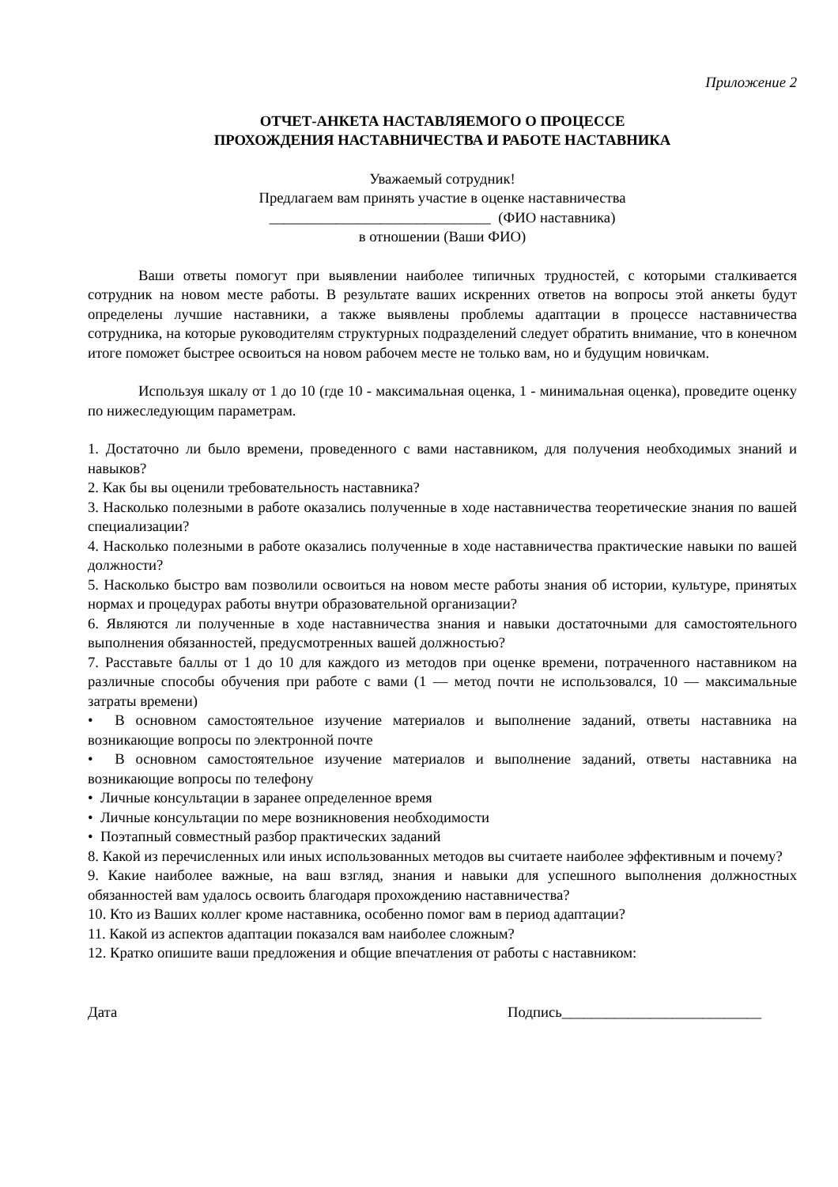Приложение 2
ОТЧЕТ-АНКЕТА НАСТАВЛЯЕМОГО О ПРОЦЕССЕ
ПРОХОЖДЕНИЯ НАСТАВНИЧЕСТВА И РАБОТЕ НАСТАВНИКА
Уважаемый сотрудник!
Предлагаем вам принять участие в оценке наставничества
______________________________ (ФИО наставника)
в отношении (Ваши ФИО)
Ваши ответы помогут при выявлении наиболее типичных трудностей, с которыми сталкивается сотрудник на новом месте работы. В результате ваших искренних ответов на вопросы этой анкеты будут определены лучшие наставники, а также выявлены проблемы адаптации в процессе наставничества сотрудника, на которые руководителям структурных подразделений следует обратить внимание, что в конечном итоге поможет быстрее освоиться на новом рабочем месте не только вам, но и будущим новичкам.
Используя шкалу от 1 до 10 (где 10 - максимальная оценка, 1 - минимальная оценка), проведите оценку по нижеследующим параметрам.
1. Достаточно ли было времени, проведенного с вами наставником, для получения необходимых знаний и навыков?
2. Как бы вы оценили требовательность наставника?
3. Насколько полезными в работе оказались полученные в ходе наставничества теоретические знания по вашей специализации?
4. Насколько полезными в работе оказались полученные в ходе наставничества практические навыки по вашей должности?
5. Насколько быстро вам позволили освоиться на новом месте работы знания об истории, культуре, принятых нормах и процедурах работы внутри образовательной организации?
6. Являются ли полученные в ходе наставничества знания и навыки достаточными для самостоятельного выполнения обязанностей, предусмотренных вашей должностью?
7. Расставьте баллы от 1 до 10 для каждого из методов при оценке времени, потраченного наставником на различные способы обучения при работе с вами (1 — метод почти не использовался, 10 — максимальные затраты времени)
• В основном самостоятельное изучение материалов и выполнение заданий, ответы наставника на возникающие вопросы по электронной почте
• В основном самостоятельное изучение материалов и выполнение заданий, ответы наставника на возникающие вопросы по телефону
• Личные консультации в заранее определенное время
• Личные консультации по мере возникновения необходимости
• Поэтапный совместный разбор практических заданий
8. Какой из перечисленных или иных использованных методов вы считаете наиболее эффективным и почему?
9. Какие наиболее важные, на ваш взгляд, знания и навыки для успешного выполнения должностных обязанностей вам удалось освоить благодаря прохождению наставничества?
10. Кто из Ваших коллег кроме наставника, особенно помог вам в период адаптации?
11. Какой из аспектов адаптации показался вам наиболее сложным?
12. Кратко опишите ваши предложения и общие впечатления от работы с наставником:
Дата Подпись___________________________